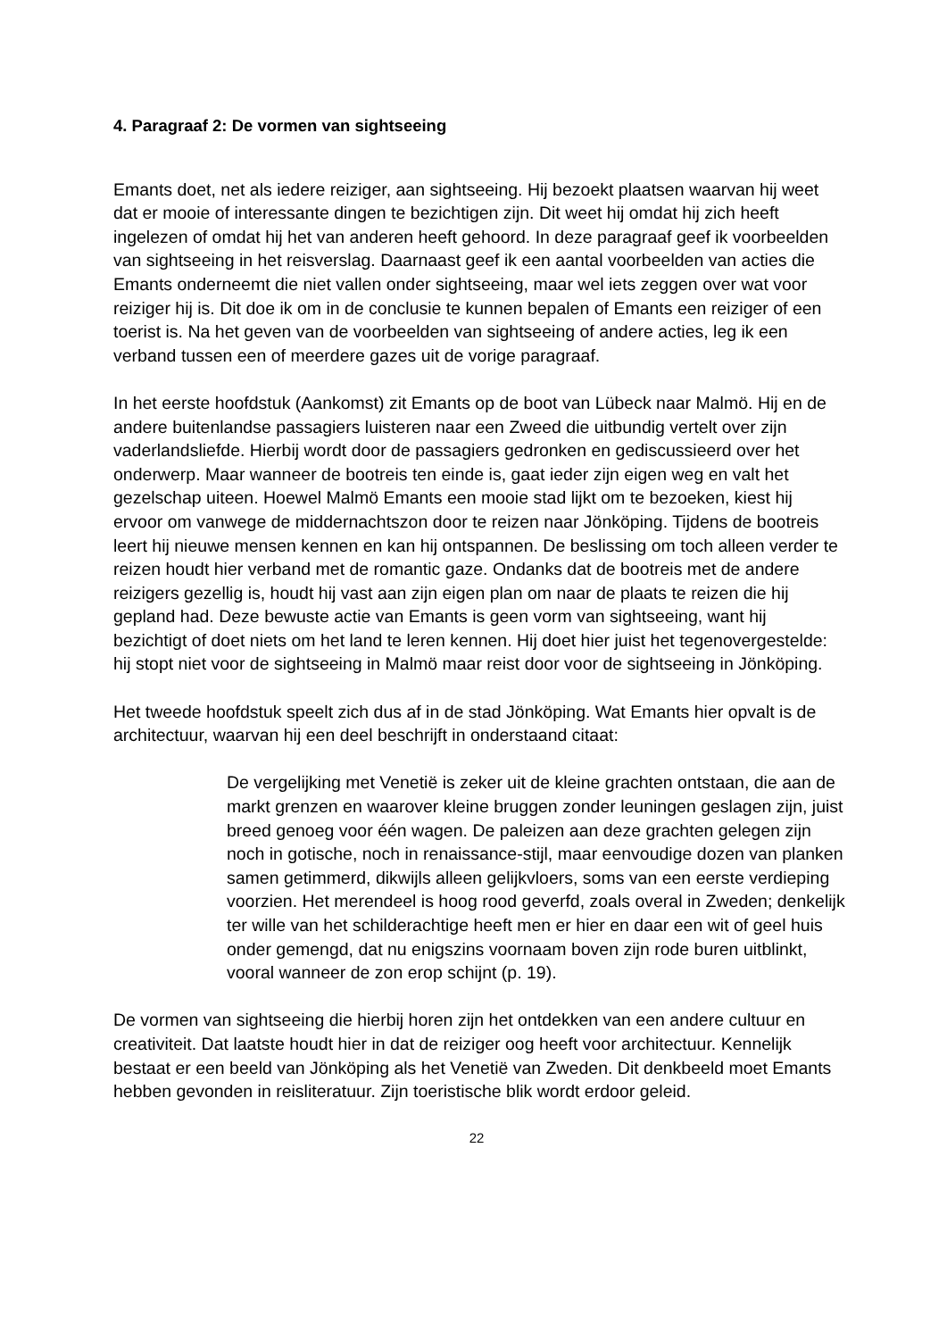4. Paragraaf 2: De vormen van sightseeing
Emants doet, net als iedere reiziger, aan sightseeing. Hij bezoekt plaatsen waarvan hij weet dat er mooie of interessante dingen te bezichtigen zijn. Dit weet hij omdat hij zich heeft ingelezen of omdat hij het van anderen heeft gehoord. In deze paragraaf geef ik voorbeelden van sightseeing in het reisverslag. Daarnaast geef ik een aantal voorbeelden van acties die Emants onderneemt die niet vallen onder sightseeing, maar wel iets zeggen over wat voor reiziger hij is. Dit doe ik om in de conclusie te kunnen bepalen of Emants een reiziger of een toerist is. Na het geven van de voorbeelden van sightseeing of andere acties, leg ik een verband tussen een of meerdere gazes uit de vorige paragraaf.
In het eerste hoofdstuk (Aankomst) zit Emants op de boot van Lübeck naar Malmö. Hij en de andere buitenlandse passagiers luisteren naar een Zweed die uitbundig vertelt over zijn vaderlandsliefde. Hierbij wordt door de passagiers gedronken en gediscussieerd over het onderwerp. Maar wanneer de bootreis ten einde is, gaat ieder zijn eigen weg en valt het gezelschap uiteen. Hoewel Malmö Emants een mooie stad lijkt om te bezoeken, kiest hij ervoor om vanwege de middernachtszon door te reizen naar Jönköping. Tijdens de bootreis leert hij nieuwe mensen kennen en kan hij ontspannen. De beslissing om toch alleen verder te reizen houdt hier verband met de romantic gaze. Ondanks dat de bootreis met de andere reizigers gezellig is, houdt hij vast aan zijn eigen plan om naar de plaats te reizen die hij gepland had. Deze bewuste actie van Emants is geen vorm van sightseeing, want hij bezichtigt of doet niets om het land te leren kennen. Hij doet hier juist het tegenovergestelde: hij stopt niet voor de sightseeing in Malmö maar reist door voor de sightseeing in Jönköping.
Het tweede hoofdstuk speelt zich dus af in de stad Jönköping. Wat Emants hier opvalt is de architectuur, waarvan hij een deel beschrijft in onderstaand citaat:
De vergelijking met Venetië is zeker uit de kleine grachten ontstaan, die aan de markt grenzen en waarover kleine bruggen zonder leuningen geslagen zijn, juist breed genoeg voor één wagen. De paleizen aan deze grachten gelegen zijn noch in gotische, noch in renaissance-stijl, maar eenvoudige dozen van planken samen getimmerd, dikwijls alleen gelijkvloers, soms van een eerste verdieping voorzien. Het merendeel is hoog rood geverfd, zoals overal in Zweden; denkelijk ter wille van het schilderachtige heeft men er hier en daar een wit of geel huis onder gemengd, dat nu enigszins voornaam boven zijn rode buren uitblinkt, vooral wanneer de zon erop schijnt (p. 19).
De vormen van sightseeing die hierbij horen zijn het ontdekken van een andere cultuur en creativiteit. Dat laatste houdt hier in dat de reiziger oog heeft voor architectuur. Kennelijk bestaat er een beeld van Jönköping als het Venetië van Zweden. Dit denkbeeld moet Emants hebben gevonden in reisliteratuur. Zijn toeristische blik wordt erdoor geleid.
22